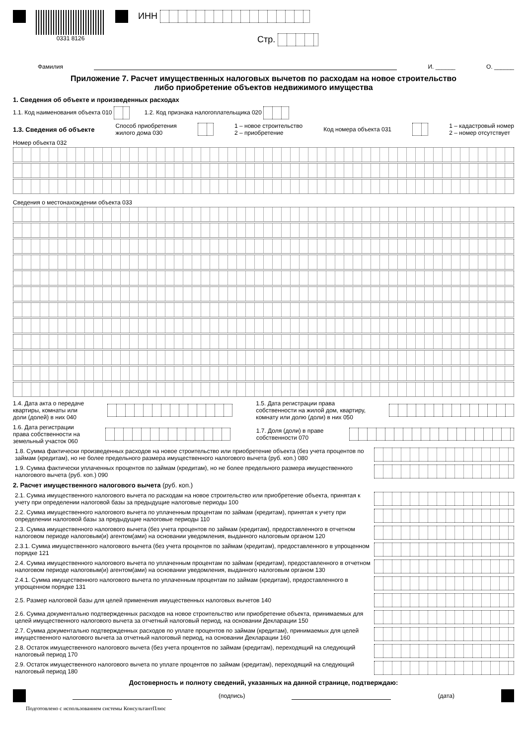0331 8126
ИНН
Стр.
Фамилия И. ______ О. ______
Приложение 7. Расчет имущественных налоговых вычетов по расходам на новое строительство
либо приобретение объектов недвижимого имущества
1. Сведения об объекте и произведенных расходах
1.1. Код наименования объекта 010 1.2. Код признака налогоплательщика 020
1.3. Сведения об объекте Способ приобретения
жилого дома 030 1 – новое строительство
2 – приобретение Код номера объекта 031 1 – кадастровый номер
2 – номер отсутствует
Номер объекта 032
Сведения о местонахождении объекта 033
1.4. Дата акта о передаче
квартиры, комнаты или
доли (долей) в них 040 1.5. Дата регистрации права
собственности на жилой дом, квартиру,
комнату или долю (доли) в них 050
1.6. Дата регистрации
права собственности на
земельный участок 060 1.7. Доля (доли) в праве
собственности 070
1.8. Сумма фактически произведенных расходов на новое строительство или приобретение объекта (без учета процентов по займам (кредитам), но не более предельного размера имущественного налогового вычета (руб. коп.) 080
1.9. Сумма фактически уплаченных процентов по займам (кредитам), но не более предельного размера имущественного налогового вычета (руб. коп.) 090
2. Расчет имущественного налогового вычета (руб. коп.)
2.1. Сумма имущественного налогового вычета по расходам на новое строительство или приобретение объекта, принятая к учету при определении налоговой базы за предыдущие налоговые периоды 100
2.2. Сумма имущественного налогового вычета по уплаченным процентам по займам (кредитам), принятая к учету при определении налоговой базы за предыдущие налоговые периоды 110
2.3. Сумма имущественного налогового вычета (без учета процентов по займам (кредитам), предоставленного в отчетном налоговом периоде налоговым(и) агентом(ами) на основании уведомления, выданного налоговым органом 120
2.3.1. Сумма имущественного налогового вычета (без учета процентов по займам (кредитам), предоставленного в упрощенном порядке 121
2.4. Сумма имущественного налогового вычета по уплаченным процентам по займам (кредитам), предоставленного в отчетном налоговом периоде налоговым(и) агентом(ами) на основании уведомления, выданного налоговым органом 130
2.4.1. Сумма имущественного налогового вычета по уплаченным процентам по займам (кредитам), предоставленного в упрощенном порядке 131
2.5. Размер налоговой базы для целей применения имущественных налоговых вычетов 140
2.6. Сумма документально подтвержденных расходов на новое строительство или приобретение объекта, принимаемых для целей имущественного налогового вычета за отчетный налоговый период, на основании Декларации 150
2.7. Сумма документально подтвержденных расходов по уплате процентов по займам (кредитам), принимаемых для целей имущественного налогового вычета за отчетный налоговый период, на основании Декларации 160
2.8. Остаток имущественного налогового вычета (без учета процентов по займам (кредитам), переходящий на следующий налоговый период 170
2.9. Остаток имущественного налогового вычета по уплате процентов по займам (кредитам), переходящий на следующий налоговый период 180
Достоверность и полноту сведений, указанных на данной странице, подтверждаю:
(подпись) (дата)
Подготовлено с использованием системы КонсультантПлюс